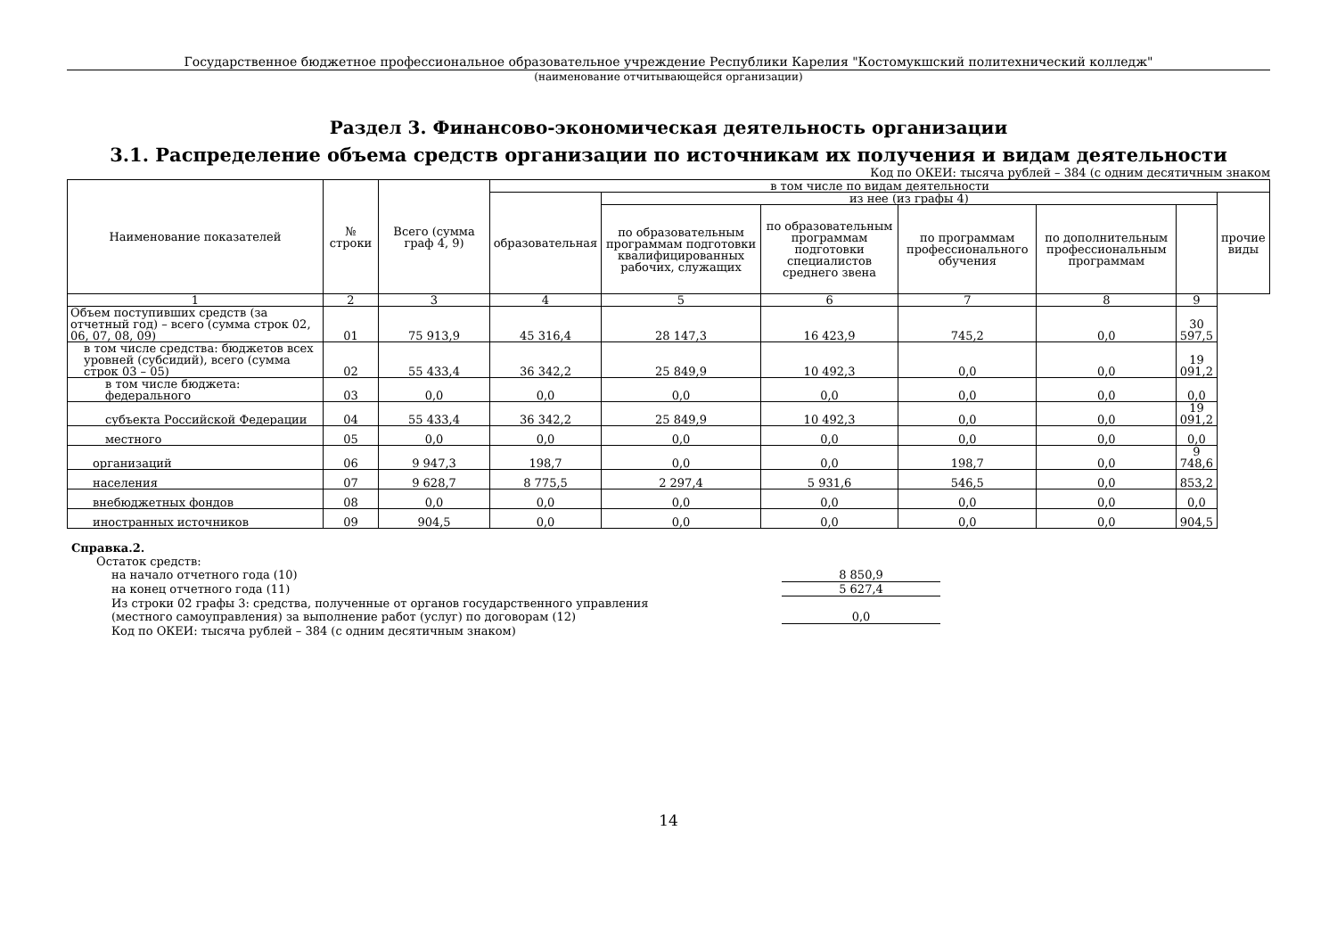Государственное бюджетное профессиональное образовательное учреждение Республики Карелия "Костомукшский политехнический колледж"
(наименование отчитывающейся организации)
Раздел 3. Финансово-экономическая деятельность организации
3.1. Распределение объема средств организации по источникам их получения и видам деятельности
Код по ОКЕИ: тысяча рублей – 384 (с одним десятичным знаком
| Наименование показателей | № строки | Всего (сумма граф 4, 9) | в том числе по видам деятельности | | | | | | |
| --- | --- | --- | --- | --- | --- | --- | --- | --- | --- |
| | | | образовательная | из нее (из графы 4) | | | | | прочие виды |
| | | | | по образовательным программам подготовки квалифицированных рабочих, служащих | по образовательным программам подготовки специалистов среднего звена | по программам профессионального обучения | по дополнительным профессиональным программам | | |
| 1 | 2 | 3 | 4 | 5 | 6 | 7 | 8 | 9 | |
| Объем поступивших средств (за отчетный год) – всего (сумма строк 02, 06, 07, 08, 09) | 01 | 75 913,9 | 45 316,4 | 28 147,3 | 16 423,9 | 745,2 | 0,0 | 30 597,5 | |
| в том числе средства: бюджетов всех уровней (субсидий), всего (сумма строк 03 – 05) | 02 | 55 433,4 | 36 342,2 | 25 849,9 | 10 492,3 | 0,0 | 0,0 | 19 091,2 | |
| в том числе бюджета: федерального | 03 | 0,0 | 0,0 | 0,0 | 0,0 | 0,0 | 0,0 | 0,0 | |
| субъекта Российской Федерации | 04 | 55 433,4 | 36 342,2 | 25 849,9 | 10 492,3 | 0,0 | 0,0 | 19 091,2 | |
| местного | 05 | 0,0 | 0,0 | 0,0 | 0,0 | 0,0 | 0,0 | 0,0 | |
| организаций | 06 | 9 947,3 | 198,7 | 0,0 | 0,0 | 198,7 | 0,0 | 9 748,6 | |
| населения | 07 | 9 628,7 | 8 775,5 | 2 297,4 | 5 931,6 | 546,5 | 0,0 | 853,2 | |
| внебюджетных фондов | 08 | 0,0 | 0,0 | 0,0 | 0,0 | 0,0 | 0,0 | 0,0 | |
| иностранных источников | 09 | 904,5 | 0,0 | 0,0 | 0,0 | 0,0 | 0,0 | 904,5 | |
Справка.2.
Остаток средств:
на начало отчетного года (10) 8 850,9
на конец отчетного года (11) 5 627,4
Из строки 02 графы 3: средства, полученные от органов государственного управления
(местного самоуправления) за выполнение работ (услуг) по договорам (12) 0,0
Код по ОКЕИ: тысяча рублей – 384 (с одним десятичным знаком)
14